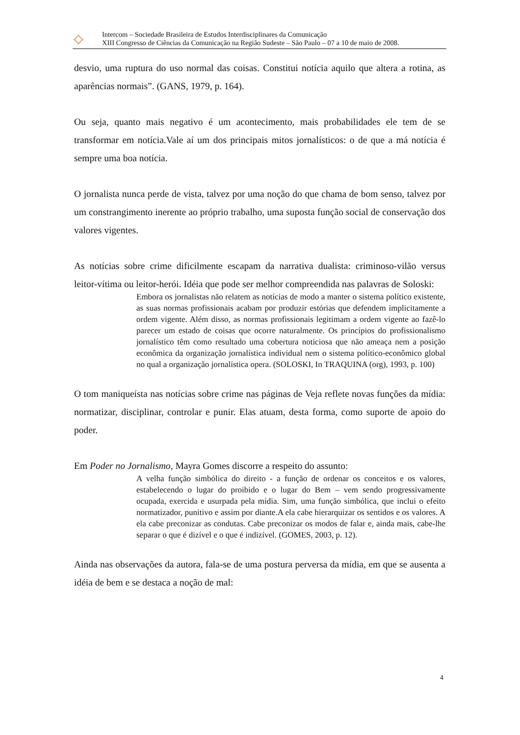⟡
Intercom – Sociedade Brasileira de Estudos Interdisciplinares da Comunicação
XIII Congresso de Ciências da Comunicação na Região Sudeste – São Paulo – 07 a 10 de maio de 2008.
desvio, uma ruptura do uso normal das coisas. Constitui notícia aquilo que altera a rotina, as aparências normais”. (GANS, 1979, p. 164).
Ou seja, quanto mais negativo é um acontecimento, mais probabilidades ele tem de se transformar em notícia.Vale aí um dos principais mitos jornalísticos: o de que a má notícia é sempre uma boa notícia.
O jornalista nunca perde de vista, talvez por uma noção do que chama de bom senso, talvez por um constrangimento inerente ao próprio trabalho, uma suposta função social de conservação dos valores vigentes.
As notícias sobre crime dificilmente escapam da narrativa dualista: criminoso-vilão versus leitor-vítima ou leitor-herói. Idéia que pode ser melhor compreendida nas palavras de Soloski:
Embora os jornalistas não relatem as notícias de modo a manter o sistema político existente, as suas normas profissionais acabam por produzir estórias que defendem implicitamente a ordem vigente. Além disso, as normas profissionais legitimam a ordem vigente ao fazê-lo parecer um estado de coisas que ocorre naturalmente. Os princípios do profissionalismo jornalístico têm como resultado uma cobertura noticiosa que não ameaça nem a posição econômica da organização jornalística individual nem o sistema político-econômico global no qual a organização jornalística opera. (SOLOSKI, In TRAQUINA (org), 1993, p. 100)
O tom maniqueísta nas notícias sobre crime nas páginas de Veja reflete novas funções da mídia: normatizar, disciplinar, controlar e punir. Elas atuam, desta forma, como suporte de apoio do poder.
Em Poder no Jornalismo, Mayra Gomes discorre a respeito do assunto:
A velha função simbólica do direito - a função de ordenar os conceitos e os valores, estabelecendo o lugar do proibido e o lugar do Bem – vem sendo progressivamente ocupada, exercida e usurpada pela mídia. Sim, uma função simbólica, que inclui o efeito normatizador, punitivo e assim por diante.A ela cabe hierarquizar os sentidos e os valores. A ela cabe preconizar as condutas. Cabe preconizar os modos de falar e, ainda mais, cabe-lhe separar o que é dizível e o que é indizível. (GOMES, 2003, p. 12).
Ainda nas observações da autora, fala-se de uma postura perversa da mídia, em que se ausenta a idéia de bem e se destaca a noção de mal:
4